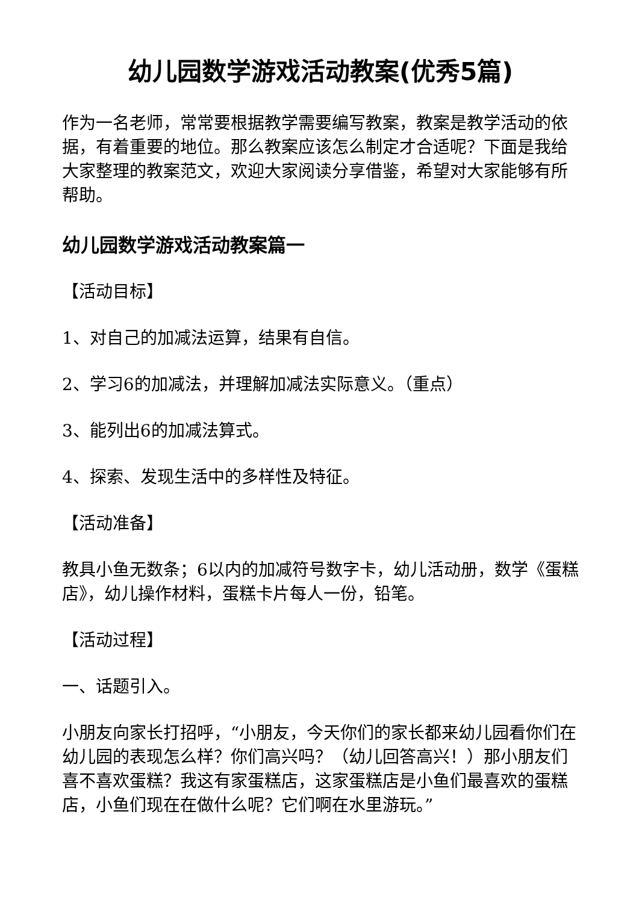幼儿园数学游戏活动教案(优秀5篇)
作为一名老师，常常要根据教学需要编写教案，教案是教学活动的依据，有着重要的地位。那么教案应该怎么制定才合适呢？下面是我给大家整理的教案范文，欢迎大家阅读分享借鉴，希望对大家能够有所帮助。
幼儿园数学游戏活动教案篇一
【活动目标】
1、对自己的加减法运算，结果有自信。
2、学习6的加减法，并理解加减法实际意义。（重点）
3、能列出6的加减法算式。
4、探索、发现生活中的多样性及特征。
【活动准备】
教具小鱼无数条；6以内的加减符号数字卡，幼儿活动册，数学《蛋糕店》，幼儿操作材料，蛋糕卡片每人一份，铅笔。
【活动过程】
一、话题引入。
小朋友向家长打招呼，“小朋友，今天你们的家长都来幼儿园看你们在幼儿园的表现怎么样？你们高兴吗？（幼儿回答高兴！）那小朋友们喜不喜欢蛋糕？我这有家蛋糕店，这家蛋糕店是小鱼们最喜欢的蛋糕店，小鱼们现在在做什么呢？它们啊在水里游玩。”